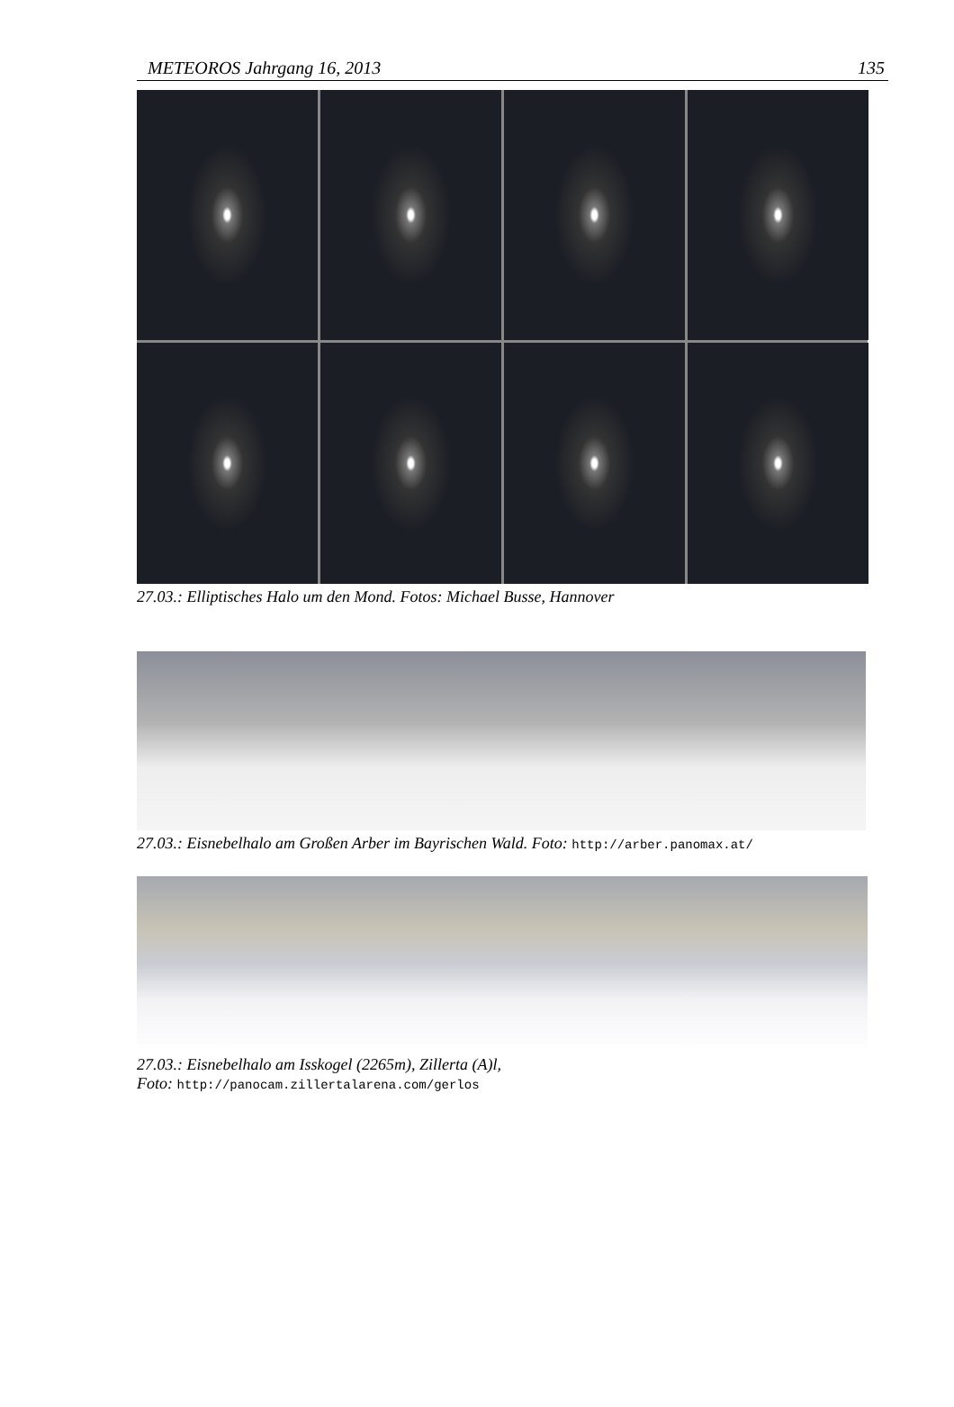METEOROS Jahrgang 16, 2013 135
27.03.: Elliptisches Halo um den Mond. Fotos: Michael Busse, Hannover
27.03.: Eisnebelhalo am Großen Arber im Bayrischen Wald. Foto: http://arber.panomax.at/
27.03.: Eisnebelhalo am Isskogel (2265m), Zillerta (A)l,
Foto: http://panocam.zillertalarena.com/gerlos